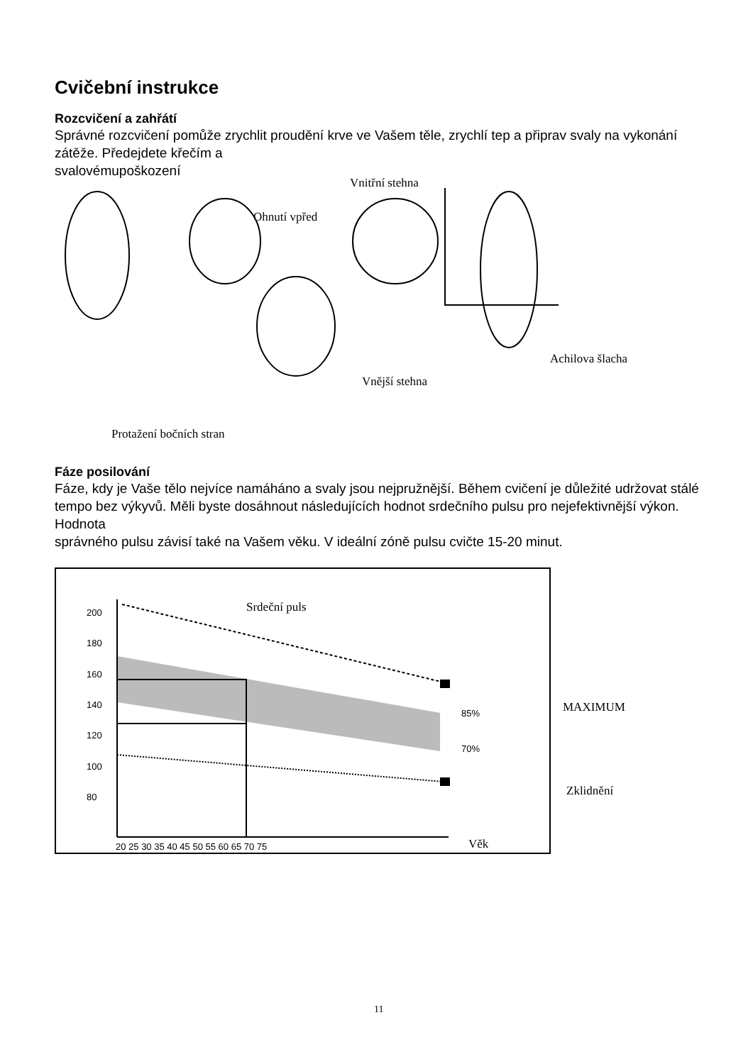Cvičební instrukce
Rozcvičení a zahřátí
Správné rozcvičení pomůže zrychlit proudění krve ve Vašem těle, zrychlí tep a připrav svaly na vykonání zátěže. Předejdete křečím a
svalovémupoškození
Vnitřní stehna
Ohnutí vpřed
Achilova šlacha
Vnější stehna
Protažení bočních stran
Fáze posilování
Fáze, kdy je Vaše tělo nejvíce namáháno a svaly jsou nejpružnější. Během cvičení je důležité udržovat stálé tempo bez výkyvů. Měli byste dosáhnout následujících hodnot srdečního pulsu pro nejefektivnější výkon. Hodnota
správného pulsu závisí také na Vašem věku. V ideální zóně pulsu cvičte 15-20 minut.
200
180
160
140
120
100
80
85%
70%
20 25 30 35 40 45 50 55 60 65 70 75
Srdeční puls
MAXIMUM
Zklidnění
Věk
11